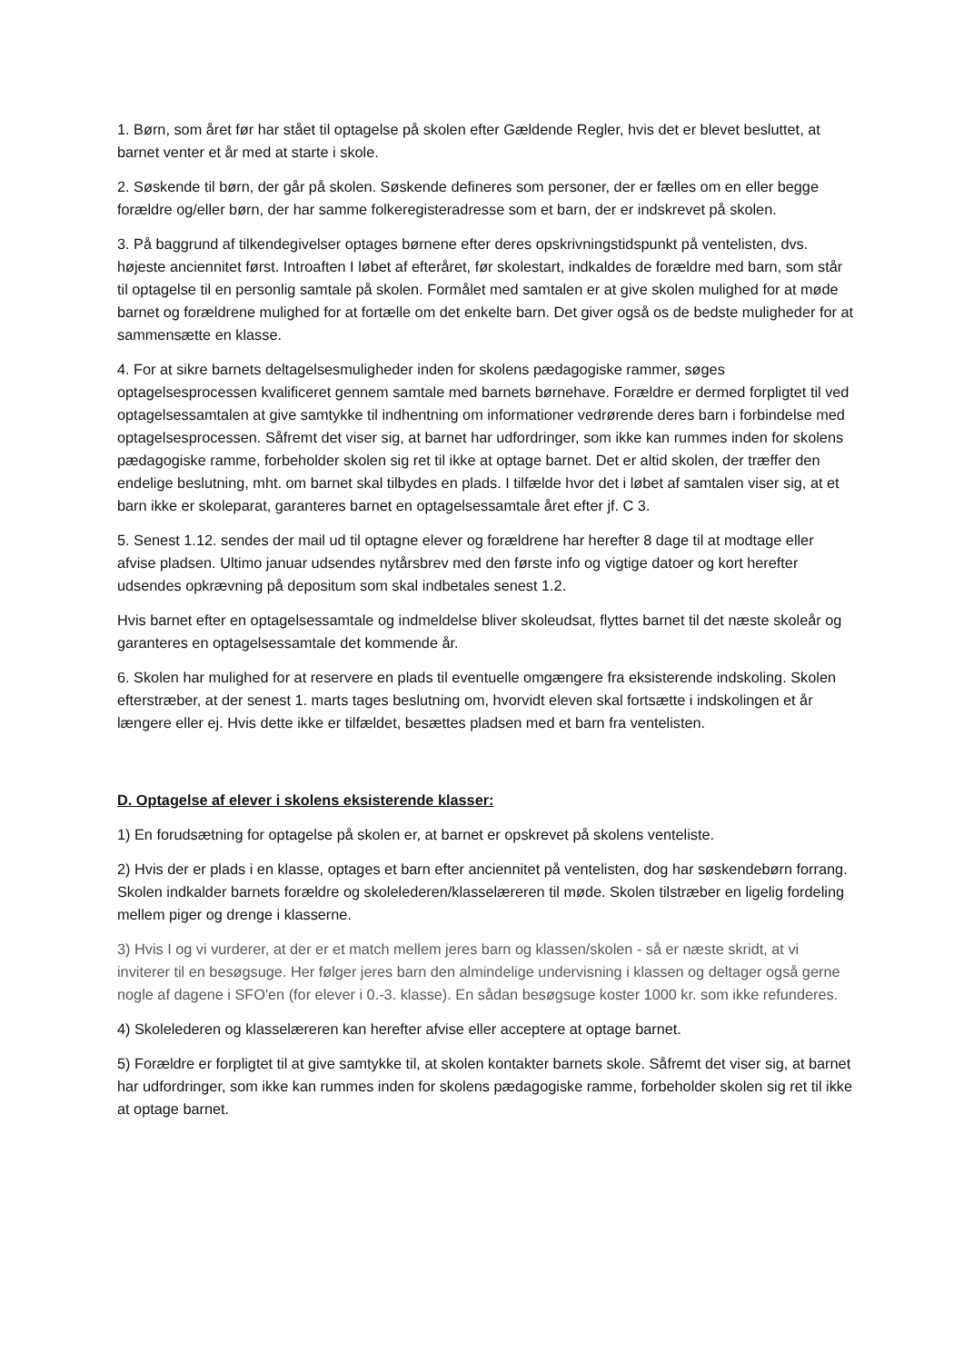1. Børn, som året før har stået til optagelse på skolen efter Gældende Regler, hvis det er blevet besluttet, at barnet venter et år med at starte i skole.
2. Søskende til børn, der går på skolen. Søskende defineres som personer, der er fælles om en eller begge forældre og/eller børn, der har samme folkeregisteradresse som et barn, der er indskrevet på skolen.
3. På baggrund af tilkendegivelser optages børnene efter deres opskrivningstidspunkt på ventelisten, dvs. højeste anciennitet først. Introaften I løbet af efteråret, før skolestart, indkaldes de forældre med barn, som står til optagelse til en personlig samtale på skolen. Formålet med samtalen er at give skolen mulighed for at møde barnet og forældrene mulighed for at fortælle om det enkelte barn. Det giver også os de bedste muligheder for at sammensætte en klasse.
4. For at sikre barnets deltagelsesmuligheder inden for skolens pædagogiske rammer, søges optagelsesprocessen kvalificeret gennem samtale med barnets børnehave. Forældre er dermed forpligtet til ved optagelsessamtalen at give samtykke til indhentning om informationer vedrørende deres barn i forbindelse med optagelsesprocessen. Såfremt det viser sig, at barnet har udfordringer, som ikke kan rummes inden for skolens pædagogiske ramme, forbeholder skolen sig ret til ikke at optage barnet. Det er altid skolen, der træffer den endelige beslutning, mht. om barnet skal tilbydes en plads. I tilfælde hvor det i løbet af samtalen viser sig, at et barn ikke er skoleparat, garanteres barnet en optagelsessamtale året efter jf. C 3.
5. Senest 1.12. sendes der mail ud til optagne elever og forældrene har herefter 8 dage til at modtage eller afvise pladsen. Ultimo januar udsendes nytårsbrev med den første info og vigtige datoer og kort herefter udsendes opkrævning på depositum som skal indbetales senest 1.2.
Hvis barnet efter en optagelsessamtale og indmeldelse bliver skoleudsat, flyttes barnet til det næste skoleår og garanteres en optagelsessamtale det kommende år.
6. Skolen har mulighed for at reservere en plads til eventuelle omgængere fra eksisterende indskoling. Skolen efterstræber, at der senest 1. marts tages beslutning om, hvorvidt eleven skal fortsætte i indskolingen et år længere eller ej. Hvis dette ikke er tilfældet, besættes pladsen med et barn fra ventelisten.
D. Optagelse af elever i skolens eksisterende klasser:
1) En forudsætning for optagelse på skolen er, at barnet er opskrevet på skolens venteliste.
2) Hvis der er plads i en klasse, optages et barn efter anciennitet på ventelisten, dog har søskendebørn forrang. Skolen indkalder barnets forældre og skolelederen/klasselæreren til møde. Skolen tilstræber en ligelig fordeling mellem piger og drenge i klasserne.
3) Hvis I og vi vurderer, at der er et match mellem jeres barn og klassen/skolen - så er næste skridt, at vi inviterer til en besøgsuge. Her følger jeres barn den almindelige undervisning i klassen og deltager også gerne nogle af dagene i SFO'en (for elever i 0.-3. klasse). En sådan besøgsuge koster 1000 kr. som ikke refunderes.
4) Skolelederen og klasselæreren kan herefter afvise eller acceptere at optage barnet.
5) Forældre er forpligtet til at give samtykke til, at skolen kontakter barnets skole. Såfremt det viser sig, at barnet har udfordringer, som ikke kan rummes inden for skolens pædagogiske ramme, forbeholder skolen sig ret til ikke at optage barnet.